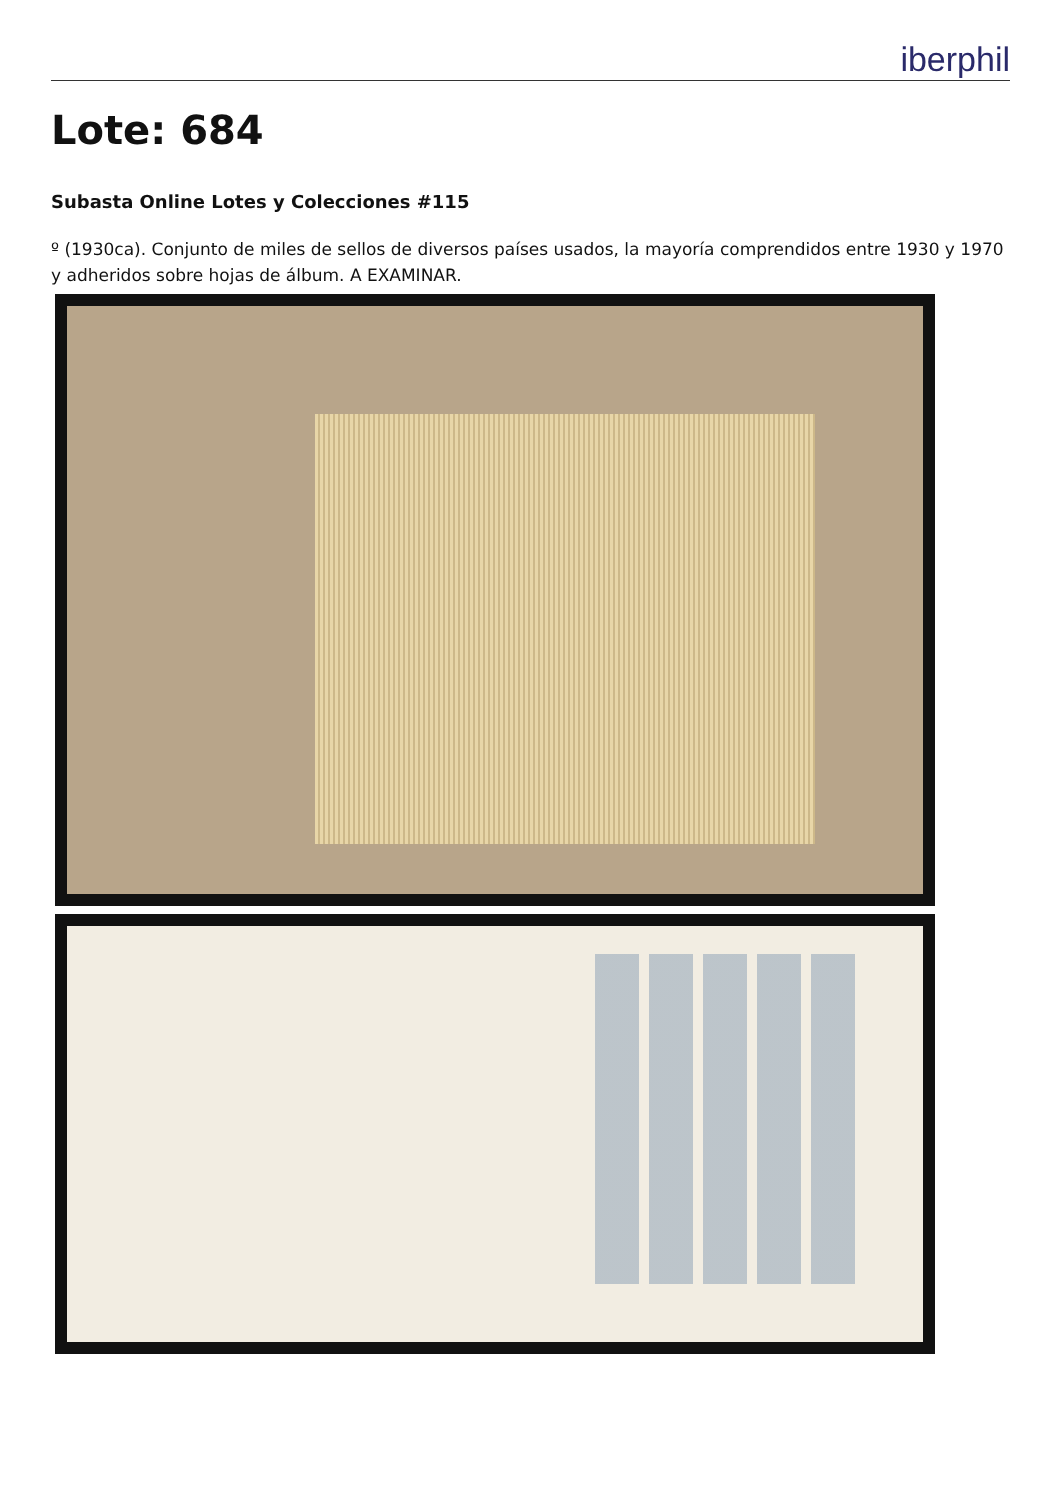iberphil
Lote: 684
Subasta Online Lotes y Colecciones #115
º (1930ca). Conjunto de miles de sellos de diversos países usados, la mayoría comprendidos entre 1930 y 1970 y adheridos sobre hojas de álbum. A EXAMINAR.